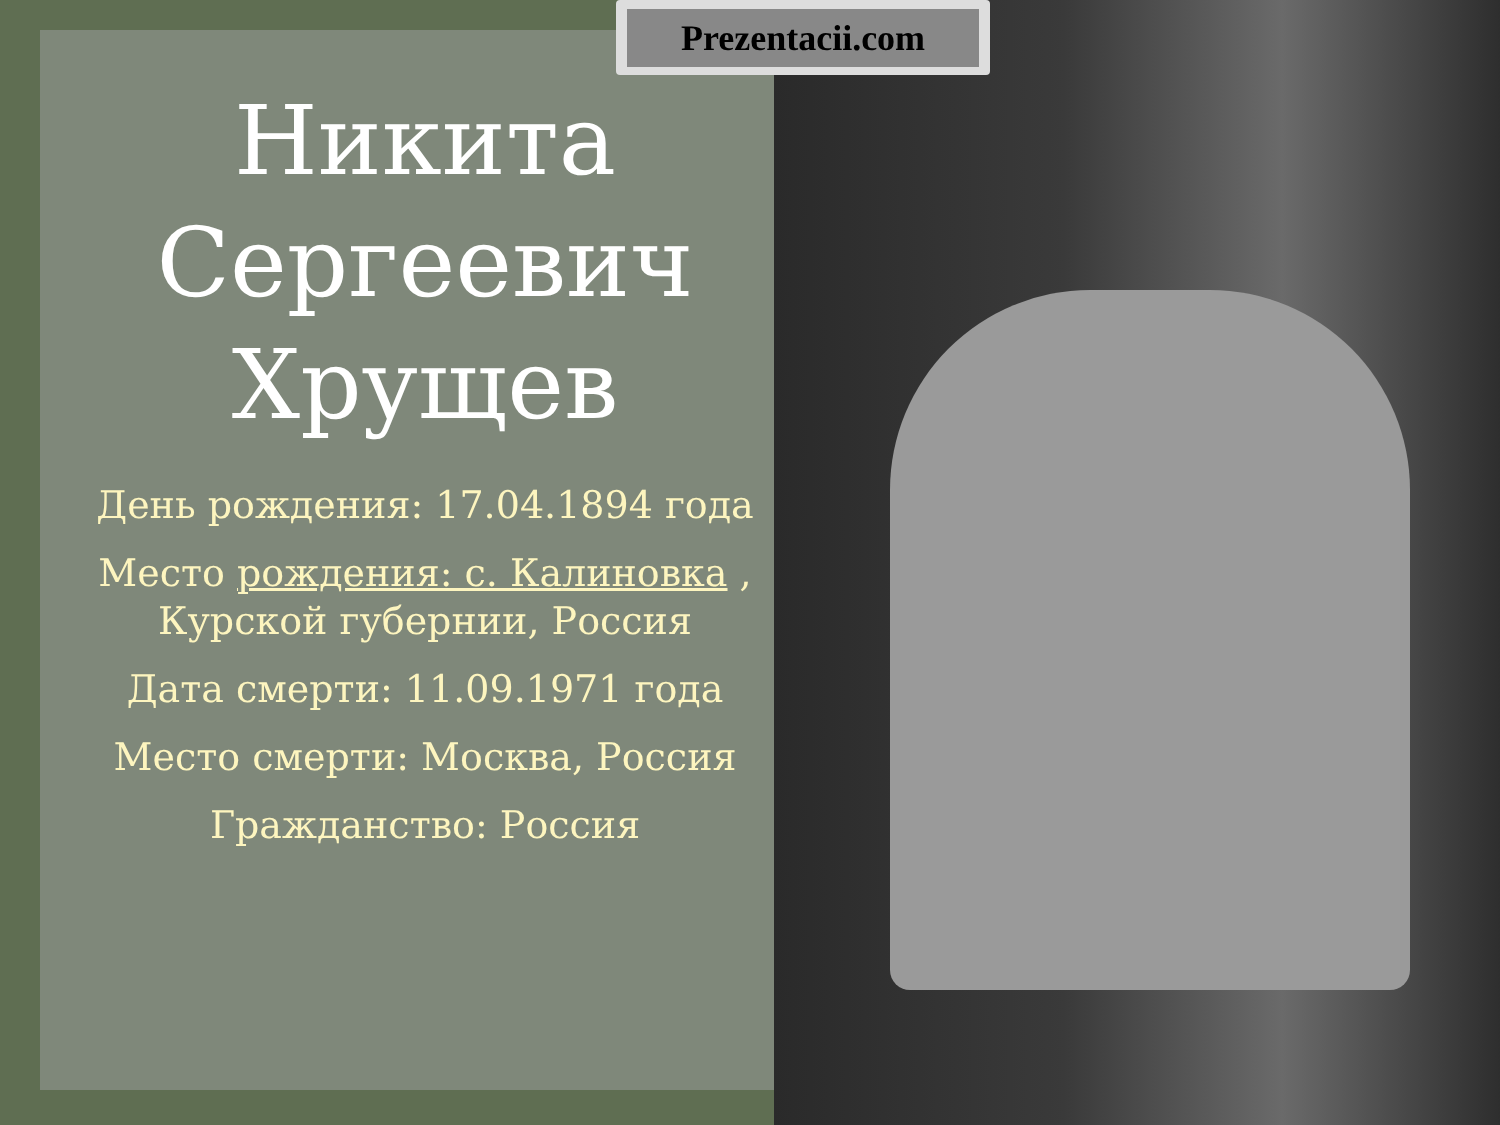Prezentacii.com
Никита Сергеевич Хрущев
День рождения: 17.04.1894 года
Место рождения: с. Калиновка , Курской губернии, Россия
Дата смерти: 11.09.1971 года
Место смерти: Москва, Россия
Гражданство: Россия